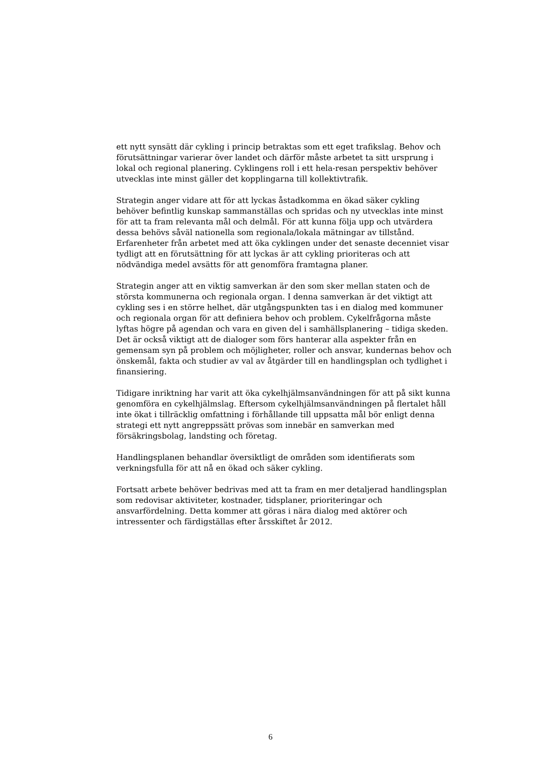ett nytt synsätt där cykling i princip betraktas som ett eget trafikslag. Behov och förutsättningar varierar över landet och därför måste arbetet ta sitt ursprung i lokal och regional planering. Cyklingens roll i ett hela-resan perspektiv behöver utvecklas inte minst gäller det kopplingarna till kollektivtrafik.
Strategin anger vidare att för att lyckas åstadkomma en ökad säker cykling behöver befintlig kunskap sammanställas och spridas och ny utvecklas inte minst för att ta fram relevanta mål och delmål. För att kunna följa upp och utvärdera dessa behövs såväl nationella som regionala/lokala mätningar av tillstånd. Erfarenheter från arbetet med att öka cyklingen under det senaste decenniet visar tydligt att en förutsättning för att lyckas är att cykling prioriteras och att nödvändiga medel avsätts för att genomföra framtagna planer.
Strategin anger att en viktig samverkan är den som sker mellan staten och de största kommunerna och regionala organ. I denna samverkan är det viktigt att cykling ses i en större helhet, där utgångspunkten tas i en dialog med kommuner och regionala organ för att definiera behov och problem. Cykelfrågorna måste lyftas högre på agendan och vara en given del i samhällsplanering – tidiga skeden. Det är också viktigt att de dialoger som förs hanterar alla aspekter från en gemensam syn på problem och möjligheter, roller och ansvar, kundernas behov och önskemål, fakta och studier av val av åtgärder till en handlingsplan och tydlighet i finansiering.
Tidigare inriktning har varit att öka cykelhjälmsanvändningen för att på sikt kunna genomföra en cykelhjälmslag. Eftersom cykelhjälmsanvändningen på flertalet håll inte ökat i tillräcklig omfattning i förhållande till uppsatta mål bör enligt denna strategi ett nytt angreppssätt prövas som innebär en samverkan med försäkringsbolag, landsting och företag.
Handlingsplanen behandlar översiktligt de områden som identifierats som verkningsfulla för att nå en ökad och säker cykling.
Fortsatt arbete behöver bedrivas med att ta fram en mer detaljerad handlingsplan som redovisar aktiviteter, kostnader, tidsplaner, prioriteringar och ansvarfördelning. Detta kommer att göras i nära dialog med aktörer och intressenter och färdigställas efter årsskiftet år 2012.
6